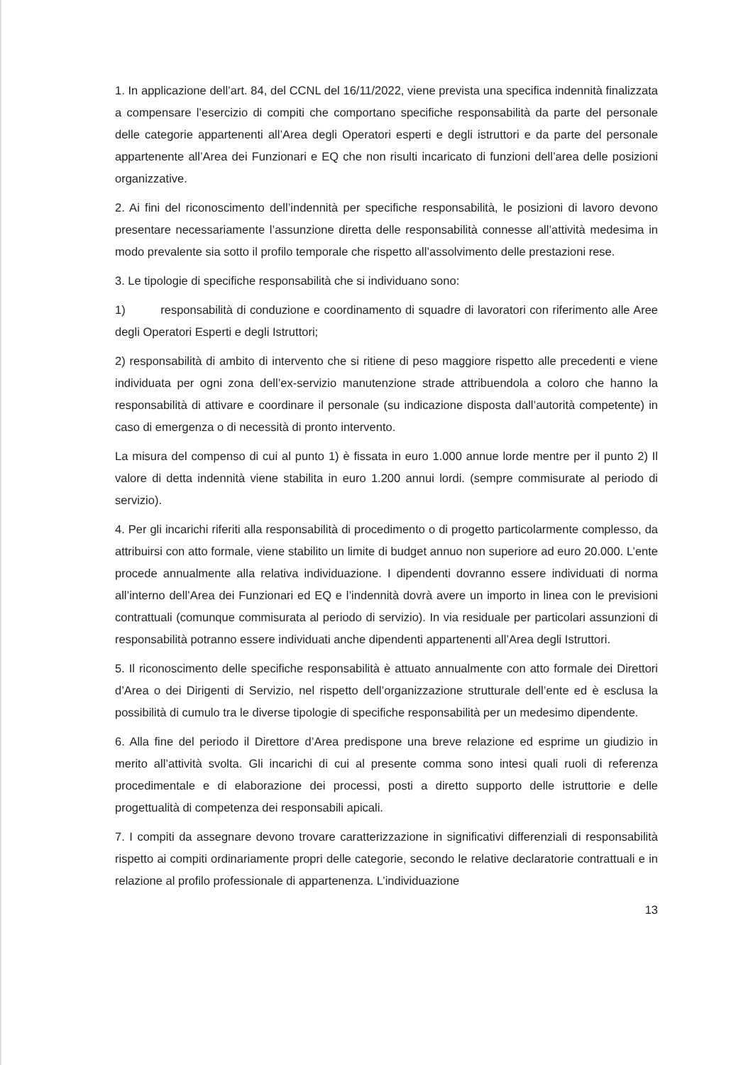1. In applicazione dell’art. 84, del CCNL del 16/11/2022, viene prevista una specifica indennità finalizzata a compensare l’esercizio di compiti che comportano specifiche responsabilità da parte del personale delle categorie appartenenti all’Area degli Operatori esperti e degli istruttori e da parte del personale appartenente all’Area dei Funzionari e EQ che non risulti incaricato di funzioni dell’area delle posizioni organizzative.
2. Ai fini del riconoscimento dell’indennità per specifiche responsabilità, le posizioni di lavoro devono presentare necessariamente l’assunzione diretta delle responsabilità connesse all’attività medesima in modo prevalente sia sotto il profilo temporale che rispetto all’assolvimento delle prestazioni rese.
3. Le tipologie di specifiche responsabilità che si individuano sono:
1) responsabilità di conduzione e coordinamento di squadre di lavoratori con riferimento alle Aree degli Operatori Esperti e degli Istruttori;
2) responsabilità di ambito di intervento che si ritiene di peso maggiore rispetto alle precedenti e viene individuata per ogni zona dell’ex-servizio manutenzione strade attribuendola a coloro che hanno la responsabilità di attivare e coordinare il personale (su indicazione disposta dall’autorità competente) in caso di emergenza o di necessità di pronto intervento.
La misura del compenso di cui al punto 1) è fissata in euro 1.000 annue lorde mentre per il punto 2) Il valore di detta indennità viene stabilita in euro 1.200 annui lordi. (sempre commisurate al periodo di servizio).
4. Per gli incarichi riferiti alla responsabilità di procedimento o di progetto particolarmente complesso, da attribuirsi con atto formale, viene stabilito un limite di budget annuo non superiore ad euro 20.000. L’ente procede annualmente alla relativa individuazione. I dipendenti dovranno essere individuati di norma all’interno dell’Area dei Funzionari ed EQ e l’indennità dovrà avere un importo in linea con le previsioni contrattuali (comunque commisurata al periodo di servizio). In via residuale per particolari assunzioni di responsabilità potranno essere individuati anche dipendenti appartenenti all’Area degli Istruttori.
5. Il riconoscimento delle specifiche responsabilità è attuato annualmente con atto formale dei Direttori d’Area o dei Dirigenti di Servizio, nel rispetto dell’organizzazione strutturale dell’ente ed è esclusa la possibilità di cumulo tra le diverse tipologie di specifiche responsabilità per un medesimo dipendente.
6. Alla fine del periodo il Direttore d’Area predispone una breve relazione ed esprime un giudizio in merito all’attività svolta. Gli incarichi di cui al presente comma sono intesi quali ruoli di referenza procedimentale e di elaborazione dei processi, posti a diretto supporto delle istruttorie e delle progettualità di competenza dei responsabili apicali.
7. I compiti da assegnare devono trovare caratterizzazione in significativi differenziali di responsabilità rispetto ai compiti ordinariamente propri delle categorie, secondo le relative declaratorie contrattuali e in relazione al profilo professionale di appartenenza. L’individuazione
13